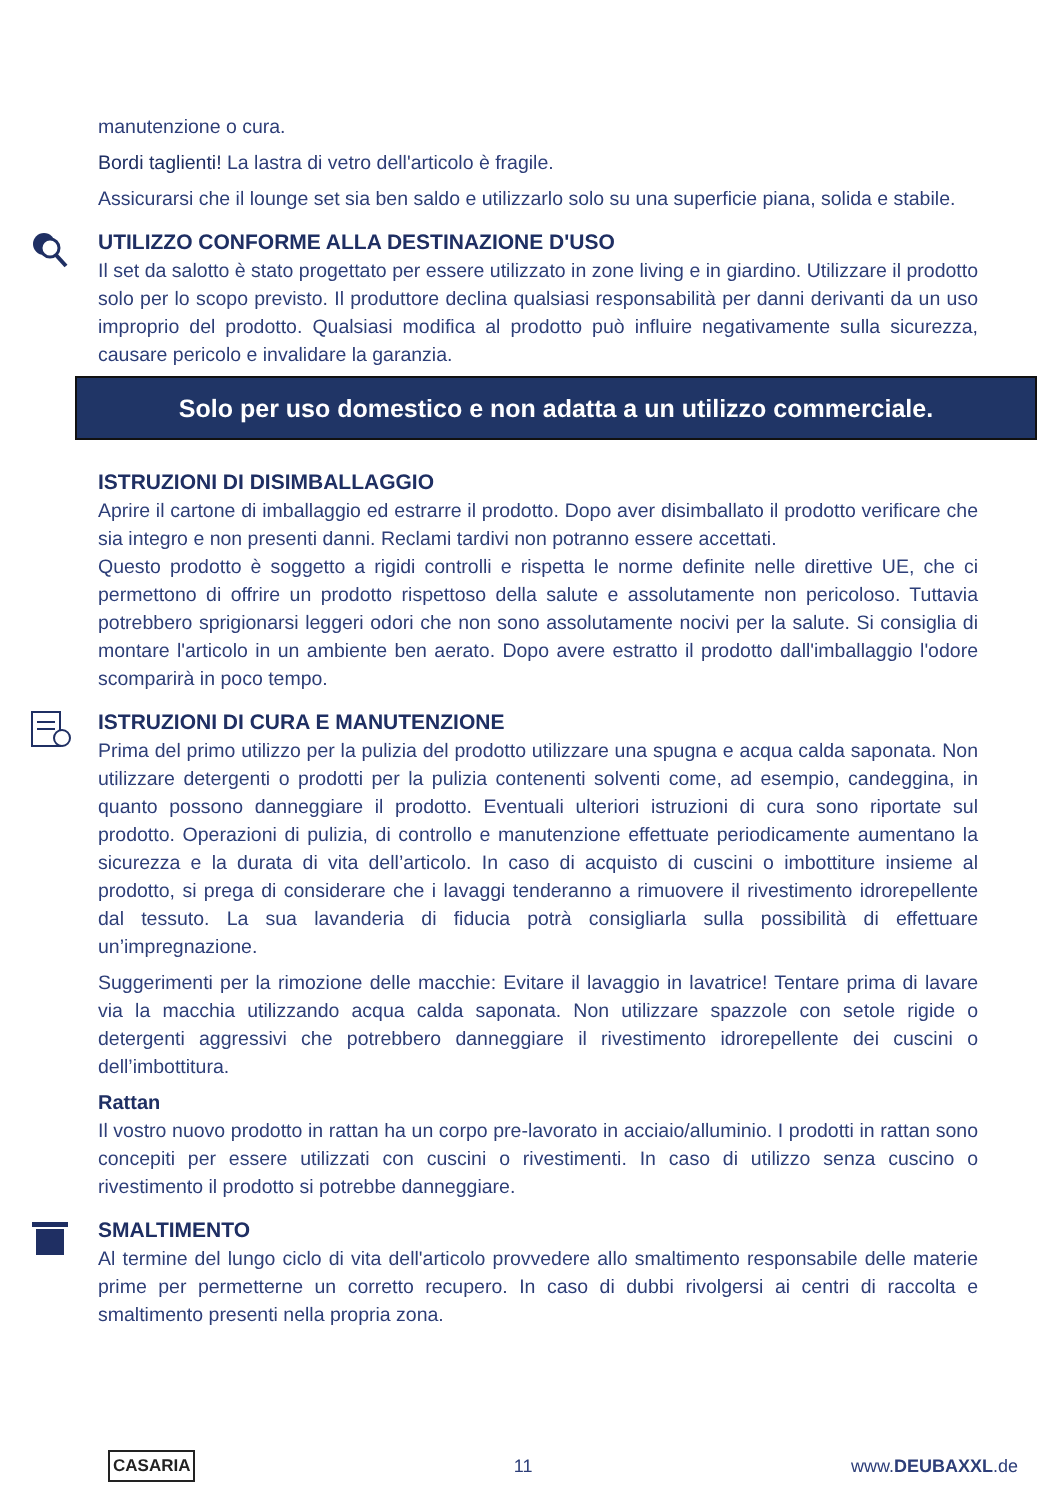manutenzione o cura.
Bordi taglienti! La lastra di vetro dell'articolo è fragile.
Assicurarsi che il lounge set sia ben saldo e utilizzarlo solo su una superficie piana, solida e stabile.
UTILIZZO CONFORME ALLA DESTINAZIONE D'USO
Il set da salotto è stato progettato per essere utilizzato in zone living e in giardino. Utilizzare il prodotto solo per lo scopo previsto. Il produttore declina qualsiasi responsabilità per danni derivanti da un uso improprio del prodotto. Qualsiasi modifica al prodotto può influire negativamente sulla sicurezza, causare pericolo e invalidare la garanzia.
Solo per uso domestico e non adatta a un utilizzo commerciale.
ISTRUZIONI DI DISIMBALLAGGIO
Aprire il cartone di imballaggio ed estrarre il prodotto. Dopo aver disimballato il prodotto verificare che sia integro e non presenti danni. Reclami tardivi non potranno essere accettati.
Questo prodotto è soggetto a rigidi controlli e rispetta le norme definite nelle direttive UE, che ci permettono di offrire un prodotto rispettoso della salute e assolutamente non pericoloso. Tuttavia potrebbero sprigionarsi leggeri odori che non sono assolutamente nocivi per la salute. Si consiglia di montare l'articolo in un ambiente ben aerato. Dopo avere estratto il prodotto dall'imballaggio l'odore scomparirà in poco tempo.
ISTRUZIONI DI CURA E MANUTENZIONE
Prima del primo utilizzo per la pulizia del prodotto utilizzare una spugna e acqua calda saponata. Non utilizzare detergenti o prodotti per la pulizia contenenti solventi come, ad esempio, candeggina, in quanto possono danneggiare il prodotto. Eventuali ulteriori istruzioni di cura sono riportate sul prodotto. Operazioni di pulizia, di controllo e manutenzione effettuate periodicamente aumentano la sicurezza e la durata di vita dell’articolo. In caso di acquisto di cuscini o imbottiture insieme al prodotto, si prega di considerare che i lavaggi tenderanno a rimuovere il rivestimento idrorepellente dal tessuto. La sua lavanderia di fiducia potrà consigliarla sulla possibilità di effettuare un’impregnazione.
Suggerimenti per la rimozione delle macchie: Evitare il lavaggio in lavatrice! Tentare prima di lavare via la macchia utilizzando acqua calda saponata. Non utilizzare spazzole con setole rigide o detergenti aggressivi che potrebbero danneggiare il rivestimento idrorepellente dei cuscini o dell’imbottitura.
Rattan
Il vostro nuovo prodotto in rattan ha un corpo pre-lavorato in acciaio/alluminio. I prodotti in rattan sono concepiti per essere utilizzati con cuscini o rivestimenti. In caso di utilizzo senza cuscino o rivestimento il prodotto si potrebbe danneggiare.
SMALTIMENTO
Al termine del lungo ciclo di vita dell'articolo provvedere allo smaltimento responsabile delle materie prime per permetterne un corretto recupero. In caso di dubbi rivolgersi ai centri di raccolta e smaltimento presenti nella propria zona.
CASARIA 11 www.DEUBAXXL.de